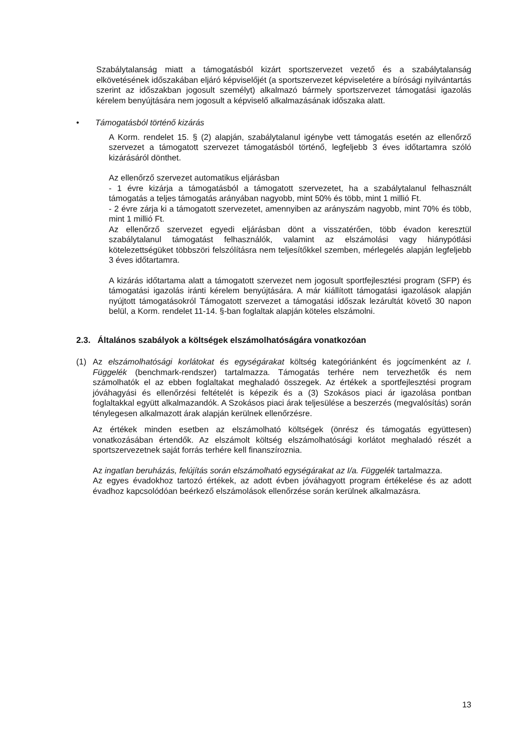Szabálytalanság miatt a támogatásból kizárt sportszervezet vezető és a szabálytalanság elkövetésének időszakában eljáró képviselőjét (a sportszervezet képviseletére a bírósági nyilvántartás szerint az időszakban jogosult személyt) alkalmazó bármely sportszervezet támogatási igazolás kérelem benyújtására nem jogosult a képviselő alkalmazásának időszaka alatt.
• Támogatásból történő kizárás
A Korm. rendelet 15. § (2) alapján, szabálytalanul igénybe vett támogatás esetén az ellenőrző szervezet a támogatott szervezet támogatásból történő, legfeljebb 3 éves időtartamra szóló kizárásáról dönthet.
Az ellenőrző szervezet automatikus eljárásban
- 1 évre kizárja a támogatásból a támogatott szervezetet, ha a szabálytalanul felhasznált támogatás a teljes támogatás arányában nagyobb, mint 50% és több, mint 1 millió Ft.
- 2 évre zárja ki a támogatott szervezetet, amennyiben az arányszám nagyobb, mint 70% és több, mint 1 millió Ft.
Az ellenőrző szervezet egyedi eljárásban dönt a visszatérően, több évadon keresztül szabálytalanul támogatást felhasználók, valamint az elszámolási vagy hiánypótlási kötelezettségüket többszöri felszólításra nem teljesítőkkel szemben, mérlegelés alapján legfeljebb 3 éves időtartamra.
A kizárás időtartama alatt a támogatott szervezet nem jogosult sportfejlesztési program (SFP) és támogatási igazolás iránti kérelem benyújtására. A már kiállított támogatási igazolások alapján nyújtott támogatásokról Támogatott szervezet a támogatási időszak lezárultát követő 30 napon belül, a Korm. rendelet 11-14. §-ban foglaltak alapján köteles elszámolni.
2.3. Általános szabályok a költségek elszámolhatóságára vonatkozóan
(1) Az elszámolhatósági korlátokat és egységárakat költség kategóriánként és jogcímenként az I. Függelék (benchmark-rendszer) tartalmazza. Támogatás terhére nem tervezhetők és nem számolhatók el az ebben foglaltakat meghaladó összegek. Az értékek a sportfejlesztési program jóváhagyási és ellenőrzési feltételét is képezik és a (3) Szokásos piaci ár igazolása pontban foglaltakkal együtt alkalmazandók. A Szokásos piaci árak teljesülése a beszerzés (megvalósítás) során ténylegesen alkalmazott árak alapján kerülnek ellenőrzésre.
Az értékek minden esetben az elszámolható költségek (önrész és támogatás együttesen) vonatkozásában értendők. Az elszámolt költség elszámolhatósági korlátot meghaladó részét a sportszervezetnek saját forrás terhére kell finanszíroznia.
Az ingatlan beruházás, felújítás során elszámolható egységárakat az I/a. Függelék tartalmazza.
Az egyes évadokhoz tartozó értékek, az adott évben jóváhagyott program értékelése és az adott évadhoz kapcsolódóan beérkező elszámolások ellenőrzése során kerülnek alkalmazásra.
13